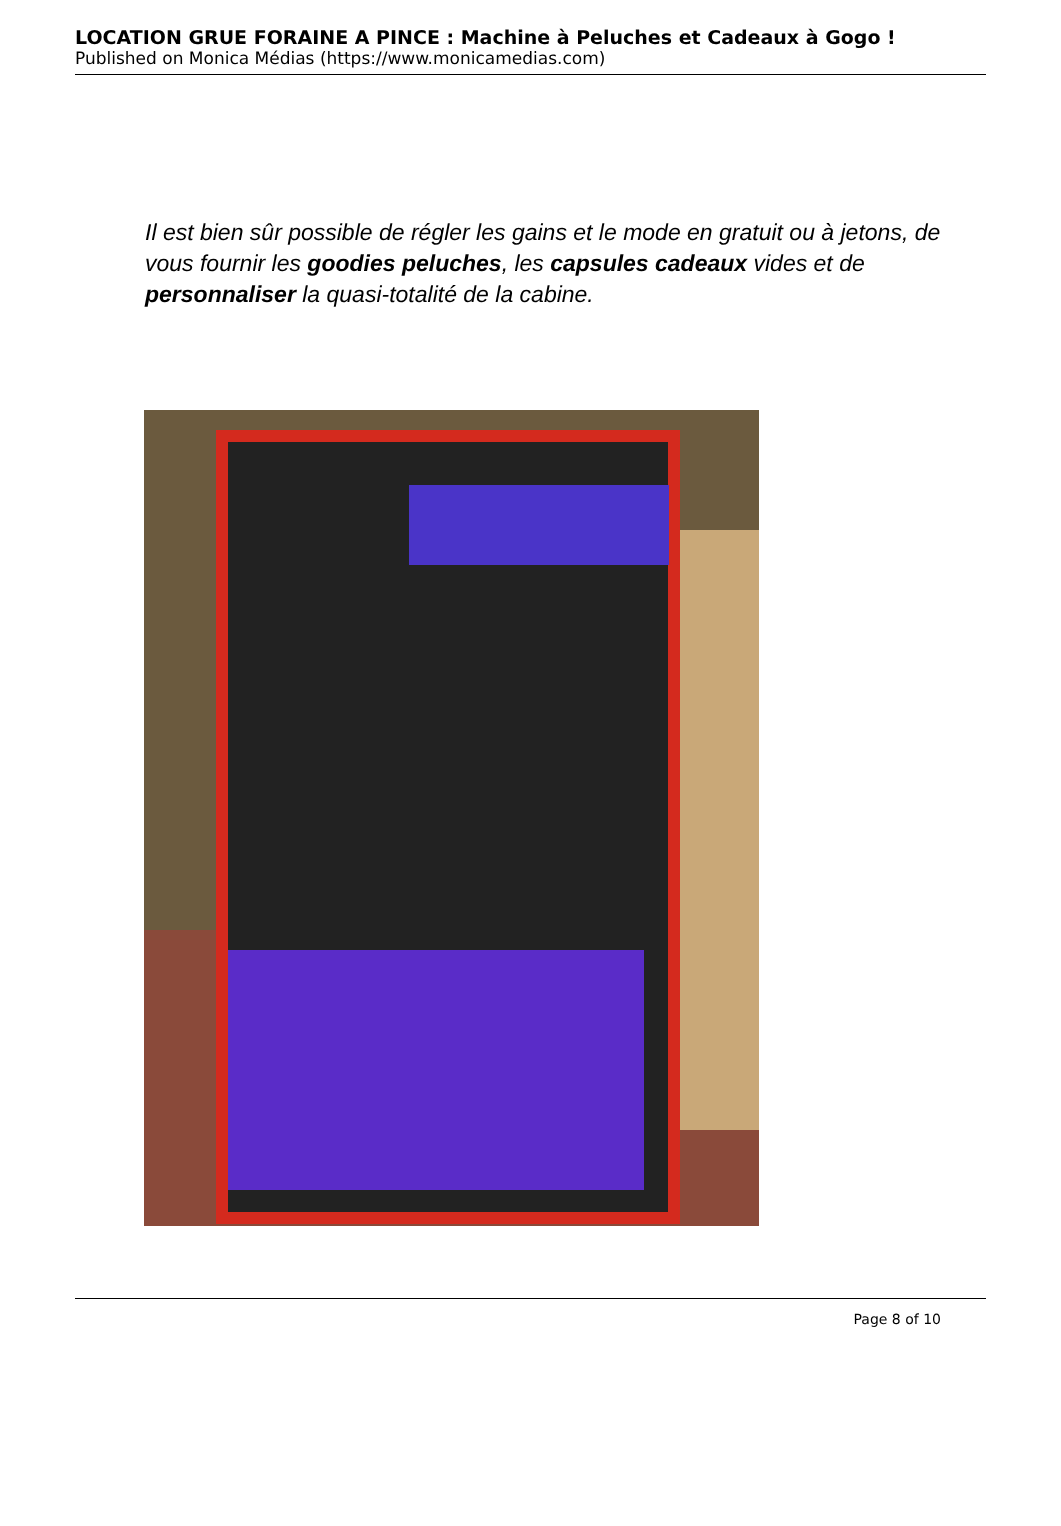LOCATION GRUE FORAINE A PINCE : Machine à Peluches et Cadeaux à Gogo !
Published on Monica Médias (https://www.monicamedias.com)
Il est bien sûr possible de régler les gains et le mode en gratuit ou à jetons, de vous fournir les goodies peluches, les capsules cadeaux vides et de personnaliser la quasi-totalité de la cabine.
Page 8 of 10